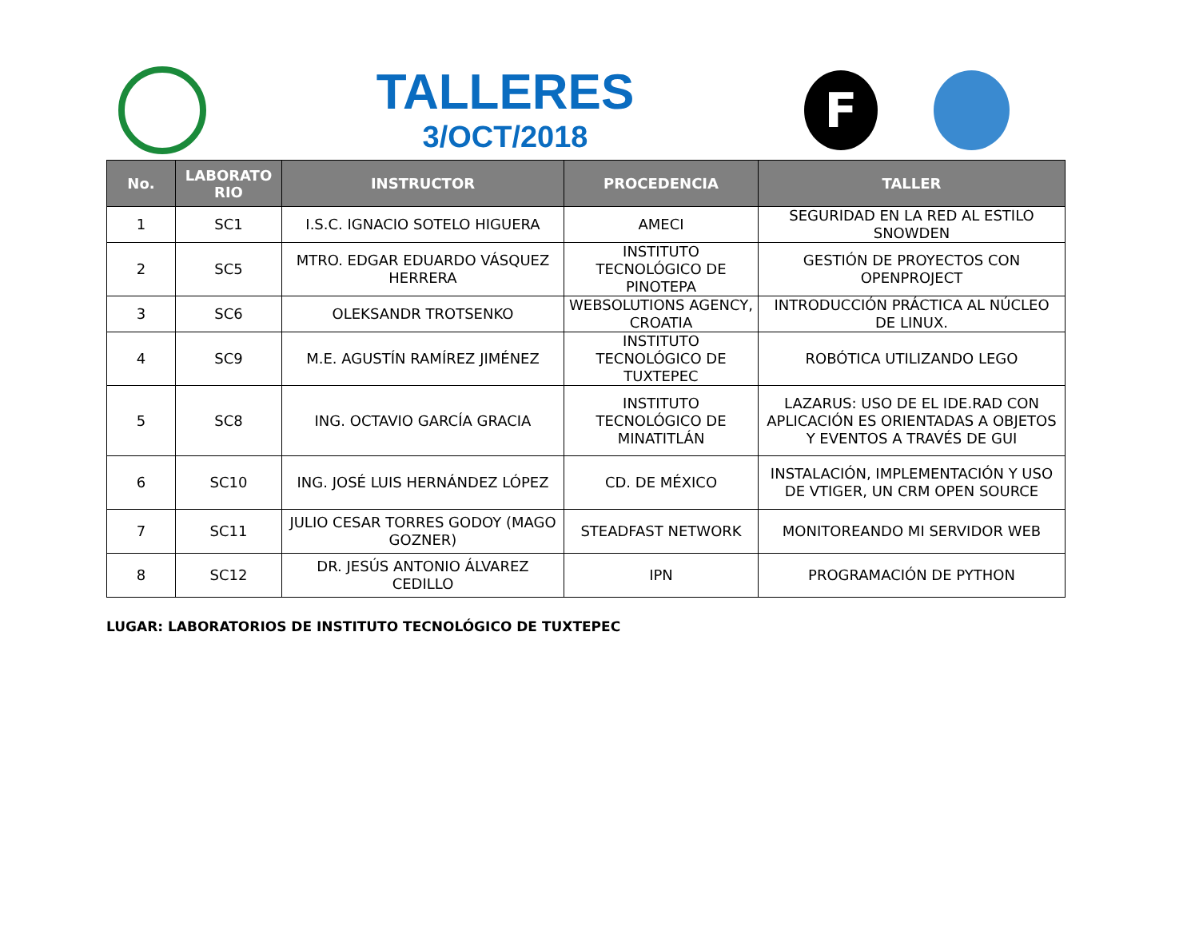TALLERES
3/OCT/2018
F
| No. | LABORATO RIO | INSTRUCTOR | PROCEDENCIA | TALLER |
| --- | --- | --- | --- | --- |
| 1 | SC1 | I.S.C. IGNACIO SOTELO HIGUERA | AMECI | SEGURIDAD EN LA RED AL ESTILO SNOWDEN |
| 2 | SC5 | MTRO. EDGAR EDUARDO VÁSQUEZ HERRERA | INSTITUTO TECNOLÓGICO DE PINOTEPA | GESTIÓN DE PROYECTOS CON OPENPROJECT |
| 3 | SC6 | OLEKSANDR TROTSENKO | WEBSOLUTIONS AGENCY, CROATIA | INTRODUCCIÓN PRÁCTICA AL NÚCLEO DE LINUX. |
| 4 | SC9 | M.E. AGUSTÍN RAMÍREZ JIMÉNEZ | INSTITUTO TECNOLÓGICO DE TUXTEPEC | ROBÓTICA UTILIZANDO LEGO |
| 5 | SC8 | ING. OCTAVIO GARCÍA GRACIA | INSTITUTO TECNOLÓGICO DE MINATITLÁN | LAZARUS: USO DE EL IDE.RAD CON APLICACIÓN ES ORIENTADAS A OBJETOS Y EVENTOS A TRAVÉS DE GUI |
| 6 | SC10 | ING. JOSÉ LUIS HERNÁNDEZ LÓPEZ | CD. DE MÉXICO | INSTALACIÓN, IMPLEMENTACIÓN Y USO DE VTIGER, UN CRM OPEN SOURCE |
| 7 | SC11 | JULIO CESAR TORRES GODOY (MAGO GOZNER) | STEADFAST NETWORK | MONITOREANDO MI SERVIDOR WEB |
| 8 | SC12 | DR. JESÚS ANTONIO ÁLVAREZ CEDILLO | IPN | PROGRAMACIÓN DE PYTHON |
LUGAR: LABORATORIOS DE INSTITUTO TECNOLÓGICO DE TUXTEPEC